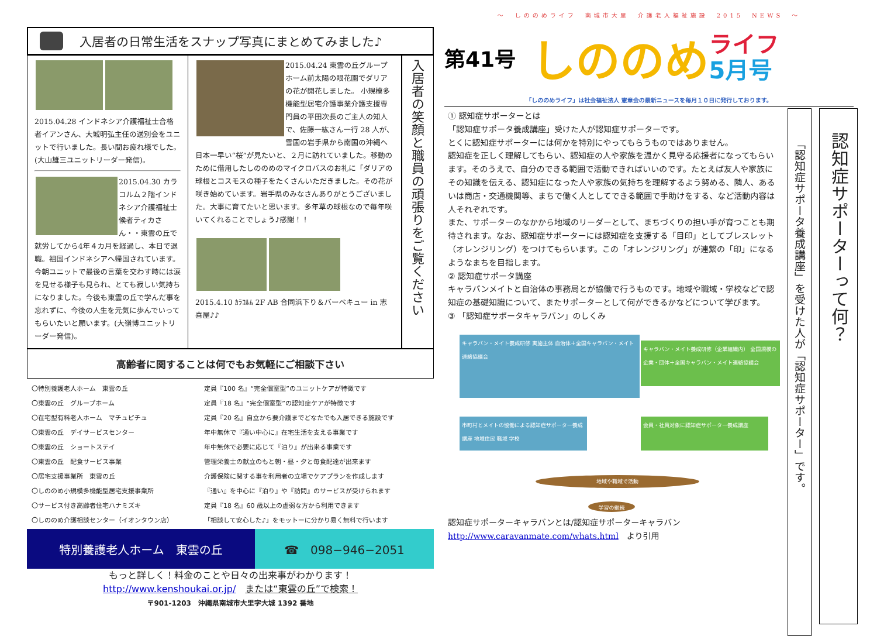入居者の日常生活をスナップ写真にまとめてみました♪
2015.04.28 インドネシア介護福祉士合格者イアンさん、大城明弘主任の送別会をユニットで行いました。長い間お疲れ様でした。(大山雄三ユニットリーダー発信)。
2015.04.30 カラコルム２階インドネシア介護福祉士候者ティカさん・・東雲の丘で就労してから4年４カ月を経過し、本日で退職。祖国インドネシアへ帰国されています。 今朝ユニットで最後の言葉を交わす時には涙を見せる様子も見られ、とても寂しい気持ちになりました。今後も東雲の丘で学んだ事を忘れずに、今後の人生を元気に歩んでいってもらいたいと願います。(大嶺博ユニットリーダー発信)。
2015.04.24 東雲の丘グループホーム前太陽の眼花園でダリアの花が開花しました。 小規模多機能型居宅介護事業介護支援専門員の平田次長のご主人の知人で、佐藤一紘さん一行 28 人が、雪国の岩手県から南国の沖縄へ日本一早い“桜”が見たいと、２月に訪れていました。移動のために借用したしののめのマイクロバスのお礼に「ダリアの球根とコスモスの種子をたくさんいただきました。その花が咲き始めています。岩手県のみなさんありがとうございました。大事に育てたいと思います。多年草の球根なので毎年咲いてくれることでしょう♪感謝！！
2015.4.10 ｶﾗｺﾙﾑ 2F AB 合同浜下り＆バーベキュー in 志喜屋♪♪
入居者の笑顔と職員の頑張りをご覧ください
高齢者に関することは何でもお気軽にご相談下さい
〇特別養護老人ホーム　東雲の丘 定員『100 名』“完全個室型”のユニットケアが特徴です 〇東雲の丘　グループホーム 定員『18 名』“完全個室型”の認知症ケアが特徴です 〇在宅型有料老人ホーム　マチュピチュ 定員『20 名』自立から要介護までどなたでも入居できる施設です 〇東雲の丘　デイサービスセンター 年中無休で『通い中心に』在宅生活を支える事業です 〇東雲の丘　ショートステイ 年中無休で必要に応じて『泊り』が出来る事業です 〇東雲の丘　配食サービス事業 管理栄養士の献立のもと朝・昼・夕と毎食配達が出来ます 〇居宅支援事業所　東雲の丘 介護保険に関する事を利用者の立場でケアプランを作成します 〇しののめ小規模多機能型居宅支援事業所 『通い』を中心に『泊り』や『訪問』のサービスが受けられます 〇サービス付き高齢者住宅ハナミズキ 定員『18 名』60 歳以上の虚弱な方から利用できます 〇しののめ介護相談センター（イオンタウン店） 「相談して安心した♪」をモットーに分かり易く無料で行います
特別養護老人ホーム　東雲の丘 ☎　098−946−2051
もっと詳しく！料金のことや日々の出来事がわかります！
http://www.kenshoukai.or.jp/　または“東雲の丘”で検索！
〒901-1203　沖縄県南城市大里字大城 1392 番地
～　しののめライフ　南城市大里　介護老人福祉施設　2015　NEWS　～
第41号 しののめ ライフ
5月号
「しののめライフ」は社会福祉法人 憲章会の最新ニュースを毎月１０日に発行しております。
① 認知症サポーターとは
「認知症サポータ養成講座」受けた人が認知症サポーターです。
とくに認知症サポーターには何かを特別にやってもらうものではありません。
認知症を正しく理解してもらい、認知症の人や家族を温かく見守る応援者になってもらいます。そのうえで、自分のできる範囲で活動できればいいのです。たとえば友人や家族にその知識を伝える、認知症になった人や家族の気持ちを理解するよう努める、隣人、あるいは商店・交通機関等、まちで働く人としてできる範囲で手助けをする、など活動内容は人それぞれです。
また、サポーターのなかから地域のリーダーとして、まちづくりの担い手が育つことも期待されます。なお、認知症サポーターには認知症を支援する「目印」としてブレスレット（オレンジリング）をつけてもらいます。この「オレンジリング」が連繋の「印」になるようなまちを目指します。
② 認知症サポータ講座
キャラバンメイトと自治体の事務局とが協働で行うものです。地域や職域・学校などで認知症の基礎知識について、またサポーターとして何ができるかなどについて学びます。
③ 「認知症サポータキャラバン」のしくみ
キャラバン・メイト養成研修 実施主体 自治体＋全国キャラバン・メイト連絡協議会
キャラバン・メイト養成研修（企業組織内） 全国規模の企業・団体＋全国キャラバン・メイト連絡協議会
市町村とメイトの協働による認知症サポーター養成講座 地域住民 職域 学校
会員・社員対象に認知症サポーター養成講座
地域や職域で活動
学習の継続
認知症サポーターキャラバンとは/認知症サポーターキャラバン
http://www.caravanmate.com/whats.html　より引用
「認知症サポータ養成講座」を受けた人が「認知症サポーター」です。
認知症サポーターって何？